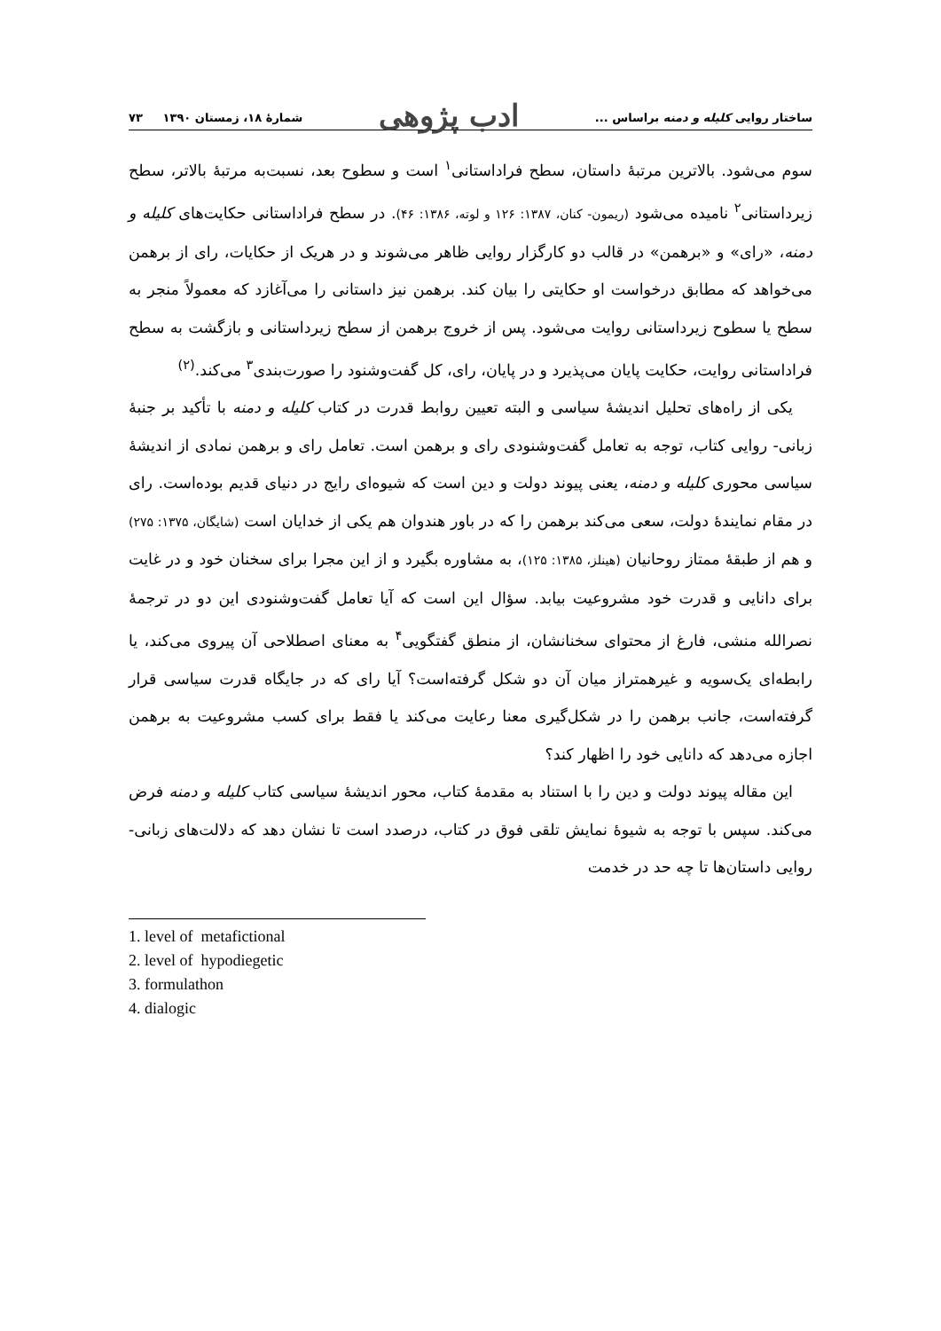ساختار روایی کلیله و دمنه براساس ... ادب پژوهی شمارهٔ ۱۸، زمستان ۱۳۹۰ ۷۳
سوم می‌شود. بالاترین مرتبهٔ داستان، سطح فراداستانی<sup>۱</sup> است و سطوح بعد، نسبت‌به مرتبهٔ بالاتر، سطح زیرداستانی<sup>۲</sup> نامیده می‌شود (ریمون- کنان، ۱۳۸۷: ۱۲۶ و لوته، ۱۳۸۶: ۴۶). در سطح فراداستانی حکایت‌های کلیله و دمنه، «رای» و «برهمن» در قالب دو کارگزار روایی ظاهر می‌شوند و در هریک از حکایات، رای از برهمن می‌خواهد که مطابق درخواست او حکایتی را بیان کند. برهمن نیز داستانی را می‌آغازد که معمولاً منجر به سطح یا سطوح زیرداستانی روایت می‌شود. پس از خروج برهمن از سطح زیرداستانی و بازگشت به سطح فراداستانی روایت، حکایت پایان می‌پذیرد و در پایان، رای، کل گفت‌وشنود را صورت‌بندی<sup>۳</sup> می‌کند.<sup>(۲)</sup>
یکی از راه‌های تحلیل اندیشهٔ سیاسی و البته تعیین روابط قدرت در کتاب کلیله و دمنه با تأکید بر جنبهٔ زبانی- روایی کتاب، توجه به تعامل گفت‌وشنودی رای و برهمن است. تعامل رای و برهمن نمادی از اندیشهٔ سیاسی محوری کلیله و دمنه، یعنی پیوند دولت و دین است که شیوه‌ای رایج در دنیای قدیم بوده‌است. رای در مقام نمایندهٔ دولت، سعی می‌کند برهمن را که در باور هندوان هم یکی از خدایان است (شایگان، ۱۳۷۵: ۲۷۵) و هم از طبقهٔ ممتاز روحانیان (هینلز، ۱۳۸۵: ۱۲۵)، به مشاوره بگیرد و از این مجرا برای سخنان خود و در غایت برای دانایی و قدرت خود مشروعیت بیابد. سؤال این است که آیا تعامل گفت‌وشنودی این دو در ترجمهٔ نصرالله منشی، فارغ از محتوای سخنانشان، از منطق گفتگویی<sup>۴</sup> به معنای اصطلاحی آن پیروی می‌کند، یا رابطه‌ای یک‌سویه و غیرهمتراز میان آن دو شکل گرفته‌است؟ آیا رای که در جایگاه قدرت سیاسی قرار گرفته‌است، جانب برهمن را در شکل‌گیری معنا رعایت می‌کند یا فقط برای کسب مشروعیت به برهمن اجازه می‌دهد که دانایی خود را اظهار کند؟
این مقاله پیوند دولت و دین را با استناد به مقدمهٔ کتاب، محور اندیشهٔ سیاسی کتاب کلیله و دمنه فرض می‌کند. سپس با توجه به شیوهٔ نمایش تلقی فوق در کتاب، درصدد است تا نشان دهد که دلالت‌های زبانی- روایی داستان‌ها تا چه حد در خدمت
1. level of metafictional
2. level of hypodiegetic
3. formulathon
4. dialogic